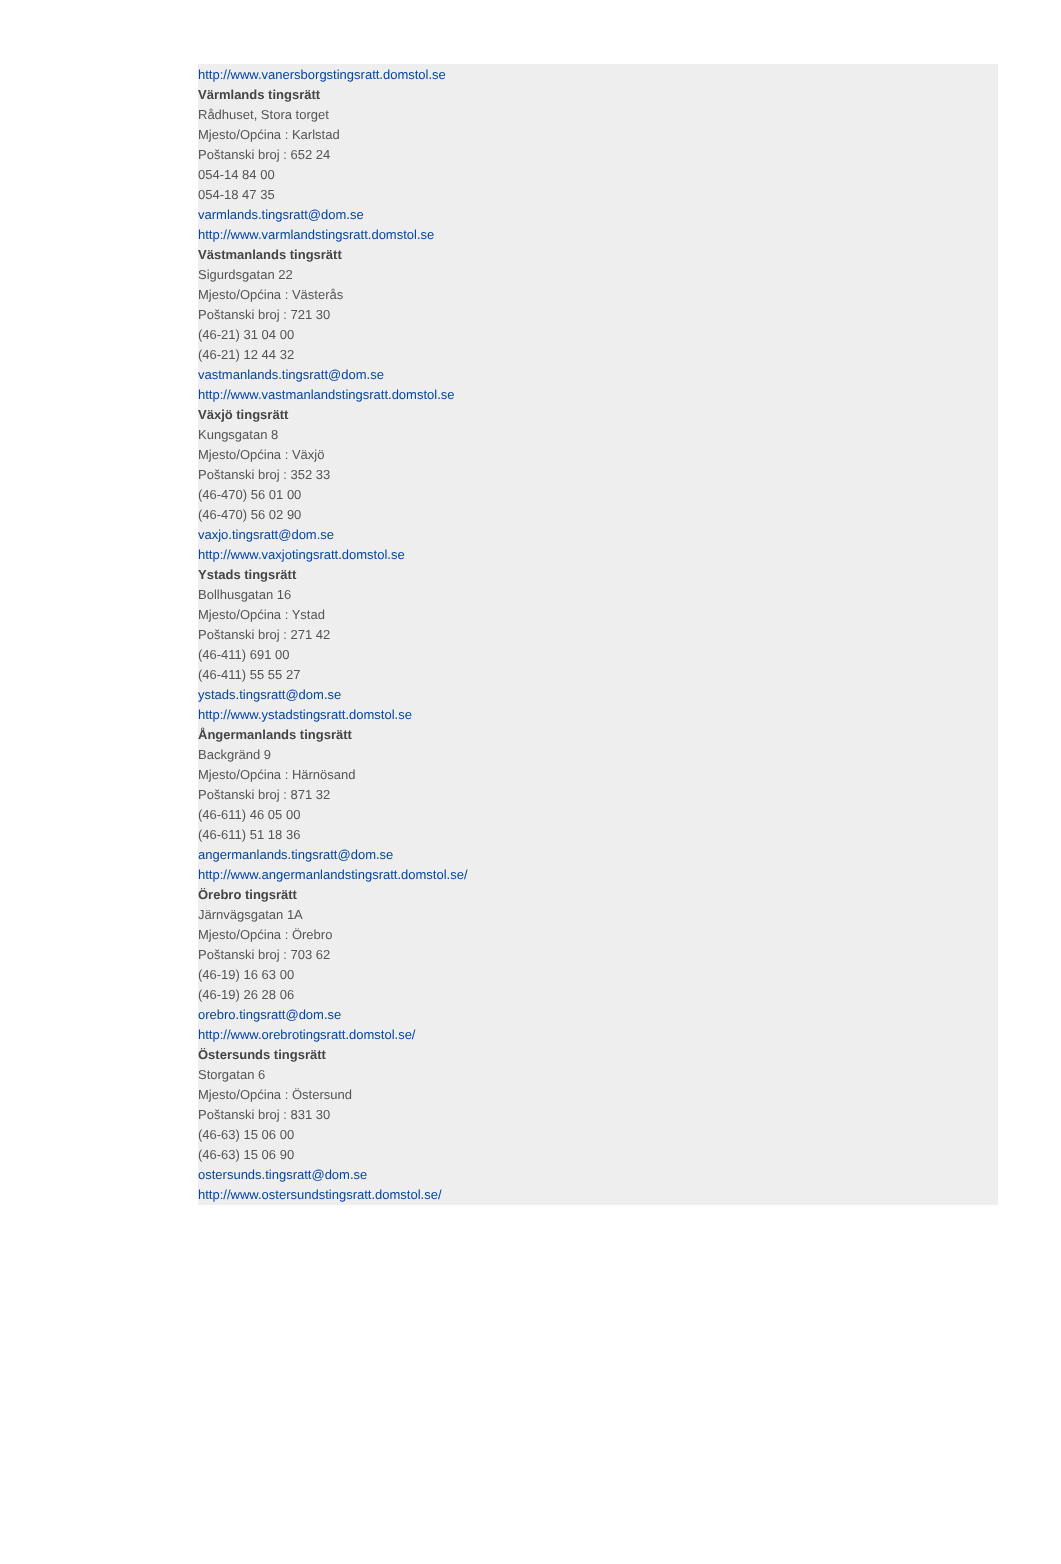http://www.vanersborgstingsratt.domstol.se
Värmlands tingsrätt
Rådhuset, Stora torget
Mjesto/Općina : Karlstad
Poštanski broj : 652 24
054-14 84 00
054-18 47 35
varmlands.tingsratt@dom.se
http://www.varmlandstingsratt.domstol.se
Västmanlands tingsrätt
Sigurdsgatan 22
Mjesto/Općina : Västerås
Poštanski broj : 721 30
(46-21) 31 04 00
(46-21) 12 44 32
vastmanlands.tingsratt@dom.se
http://www.vastmanlandstingsratt.domstol.se
Växjö tingsrätt
Kungsgatan 8
Mjesto/Općina : Växjö
Poštanski broj : 352 33
(46-470) 56 01 00
(46-470) 56 02 90
vaxjo.tingsratt@dom.se
http://www.vaxjotingsratt.domstol.se
Ystads tingsrätt
Bollhusgatan 16
Mjesto/Općina : Ystad
Poštanski broj : 271 42
(46-411) 691 00
(46-411) 55 55 27
ystads.tingsratt@dom.se
http://www.ystadstingsratt.domstol.se
Ångermanlands tingsrätt
Backgränd 9
Mjesto/Općina : Härnösand
Poštanski broj : 871 32
(46-611) 46 05 00
(46-611) 51 18 36
angermanlands.tingsratt@dom.se
http://www.angermanlandstingsratt.domstol.se/
Örebro tingsrätt
Järnvägsgatan 1A
Mjesto/Općina : Örebro
Poštanski broj : 703 62
(46-19) 16 63 00
(46-19) 26 28 06
orebro.tingsratt@dom.se
http://www.orebrotingsratt.domstol.se/
Östersunds tingsrätt
Storgatan 6
Mjesto/Općina : Östersund
Poštanski broj : 831 30
(46-63) 15 06 00
(46-63) 15 06 90
ostersunds.tingsratt@dom.se
http://www.ostersundstingsratt.domstol.se/